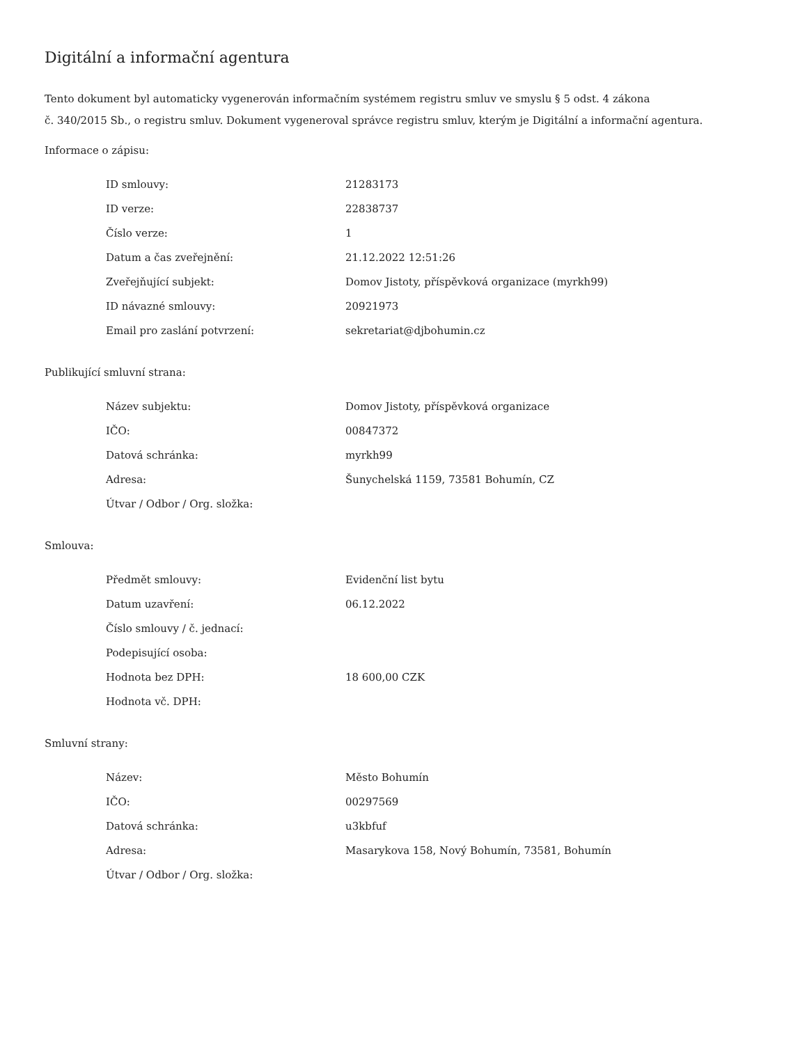Digitální a informační agentura
Tento dokument byl automaticky vygenerován informačním systémem registru smluv ve smyslu § 5 odst. 4 zákona
č. 340/2015 Sb., o registru smluv. Dokument vygeneroval správce registru smluv, kterým je Digitální a informační agentura.
Informace o zápisu:
| ID smlouvy: | 21283173 |
| ID verze: | 22838737 |
| Číslo verze: | 1 |
| Datum a čas zveřejnění: | 21.12.2022 12:51:26 |
| Zveřejňující subjekt: | Domov Jistoty, příspěvková organizace (myrkh99) |
| ID návazné smlouvy: | 20921973 |
| Email pro zaslání potvrzení: | sekretariat@djbohumin.cz |
Publikující smluvní strana:
| Název subjektu: | Domov Jistoty, příspěvková organizace |
| IČO: | 00847372 |
| Datová schránka: | myrkh99 |
| Adresa: | Šunychelská 1159, 73581 Bohumín, CZ |
| Útvar / Odbor / Org. složka: | |
Smlouva:
| Předmět smlouvy: | Evidenční list bytu |
| Datum uzavření: | 06.12.2022 |
| Číslo smlouvy / č. jednací: | |
| Podepisující osoba: | |
| Hodnota bez DPH: | 18 600,00 CZK |
| Hodnota vč. DPH: | |
Smluvní strany:
| Název: | Město Bohumín |
| IČO: | 00297569 |
| Datová schránka: | u3kbfuf |
| Adresa: | Masarykova 158, Nový Bohumín, 73581, Bohumín |
| Útvar / Odbor / Org. složka: | |